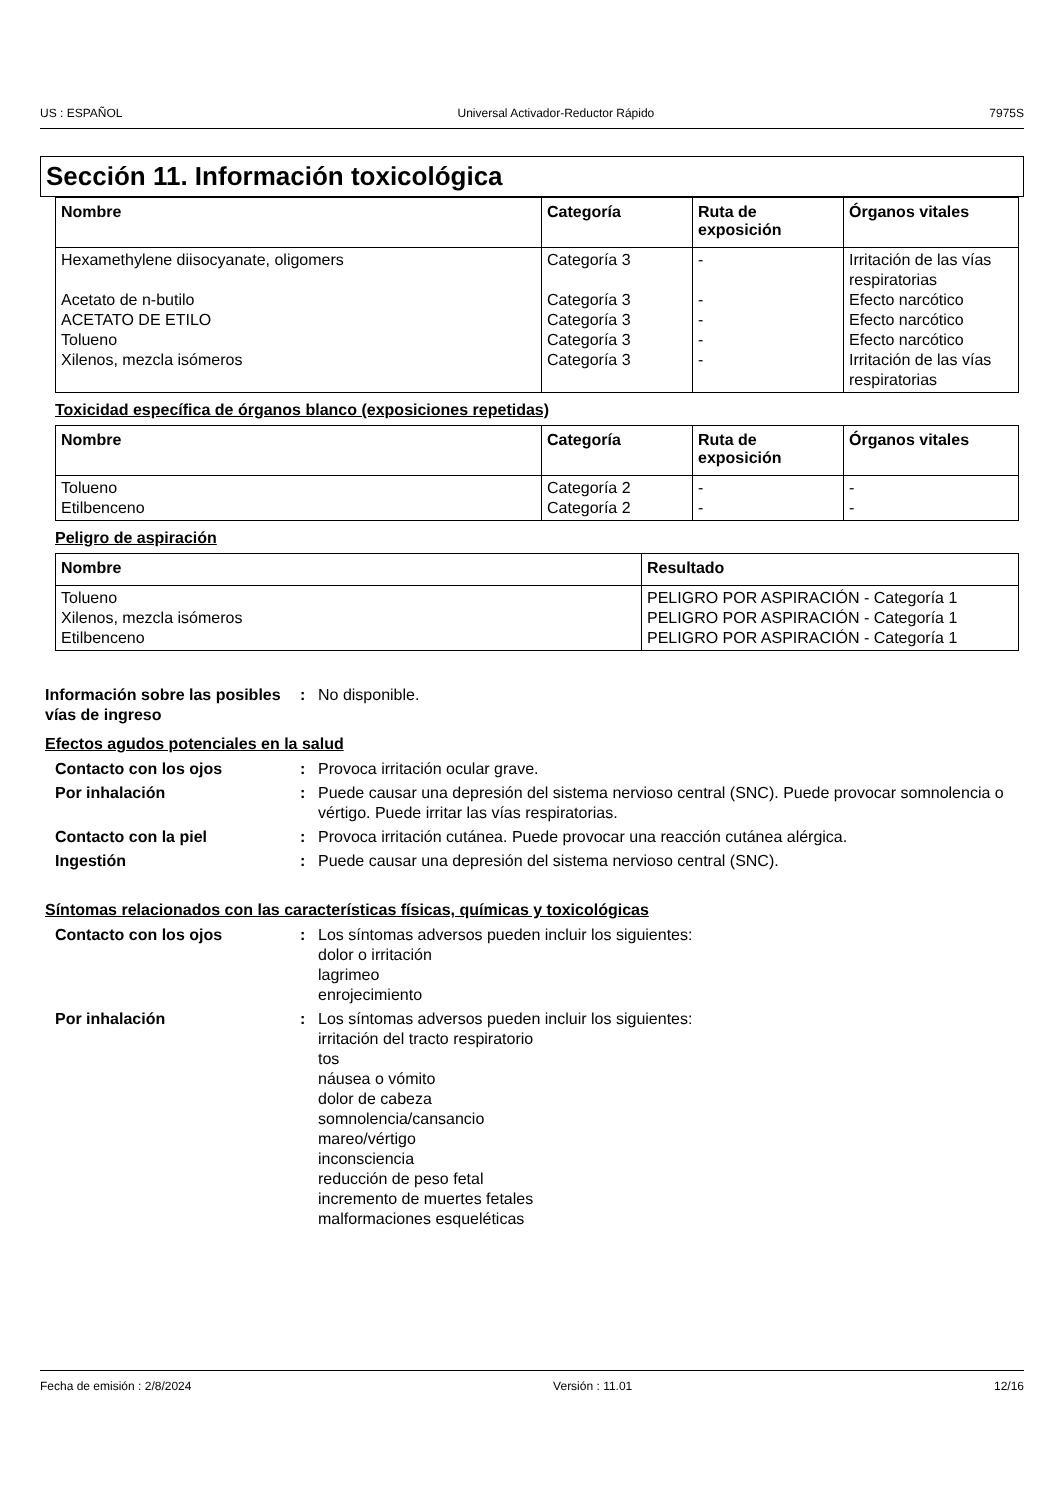US : ESPAÑOL Universal Activador-Reductor Rápido 7975S
Sección 11. Información toxicológica
| Nombre | Categoría | Ruta de exposición | Órganos vitales |
| --- | --- | --- | --- |
| Hexamethylene diisocyanate, oligomers Acetato de n-butilo ACETATO DE ETILO Tolueno Xilenos, mezcla isómeros | Categoría 3 Categoría 3 Categoría 3 Categoría 3 Categoría 3 | - - - - - | Irritación de las vías respiratorias Efecto narcótico Efecto narcótico Efecto narcótico Irritación de las vías respiratorias |
Toxicidad específica de órganos blanco (exposiciones repetidas)
| Nombre | Categoría | Ruta de exposición | Órganos vitales |
| --- | --- | --- | --- |
| Tolueno Etilbenceno | Categoría 2 Categoría 2 | - - | - - |
Peligro de aspiración
| Nombre | Resultado |
| --- | --- |
| Tolueno Xilenos, mezcla isómeros Etilbenceno | PELIGRO POR ASPIRACIÓN - Categoría 1 PELIGRO POR ASPIRACIÓN - Categoría 1 PELIGRO POR ASPIRACIÓN - Categoría 1 |
Información sobre las posibles vías de ingreso: No disponible.
Efectos agudos potenciales en la salud
Contacto con los ojos: Provoca irritación ocular grave.
Por inhalación: Puede causar una depresión del sistema nervioso central (SNC). Puede provocar somnolencia o vértigo. Puede irritar las vías respiratorias.
Contacto con la piel: Provoca irritación cutánea. Puede provocar una reacción cutánea alérgica.
Ingestión: Puede causar una depresión del sistema nervioso central (SNC).
Síntomas relacionados con las características físicas, químicas y toxicológicas
Contacto con los ojos: Los síntomas adversos pueden incluir los siguientes:
dolor o irritación
lagrimeo
enrojecimiento
Por inhalación: Los síntomas adversos pueden incluir los siguientes:
irritación del tracto respiratorio
tos
náusea o vómito
dolor de cabeza
somnolencia/cansancio
mareo/vértigo
inconsciencia
reducción de peso fetal
incremento de muertes fetales
malformaciones esqueléticas
Fecha de emisión : 2/8/2024 Versión : 11.01 12/16